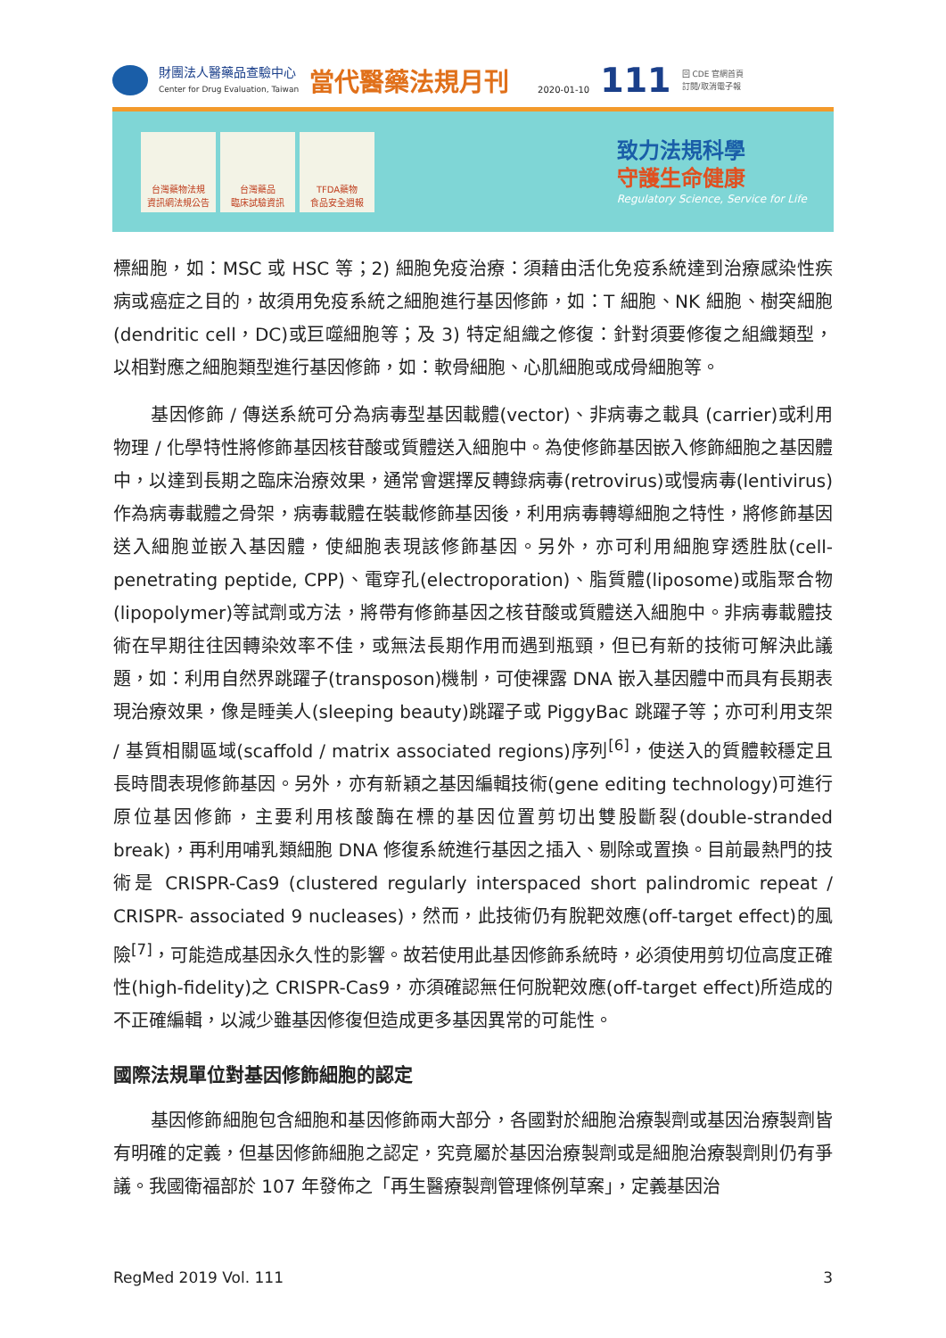財團法人醫藥品查驗中心
Center for Drug Evaluation, Taiwan
當代醫藥法規月刊
2020-01-10
111
回 CDE 官網首頁
訂閱/取消電子報
台灣藥物法規
資訊網法規公告
台灣藥品
臨床試驗資訊
TFDA藥物
食品安全週報
致力法規科學
守護生命健康
Regulatory Science, Service for Life
標細胞，如：MSC 或 HSC 等；2) 細胞免疫治療：須藉由活化免疫系統達到治療感染性疾病或癌症之目的，故須用免疫系統之細胞進行基因修飾，如：T 細胞、NK 細胞、樹突細胞 (dendritic cell，DC)或巨噬細胞等；及 3) 特定組織之修復：針對須要修復之組織類型，以相對應之細胞類型進行基因修飾，如：軟骨細胞、心肌細胞或成骨細胞等。
基因修飾 / 傳送系統可分為病毒型基因載體(vector)、非病毒之載具 (carrier)或利用物理 / 化學特性將修飾基因核苷酸或質體送入細胞中。為使修飾基因嵌入修飾細胞之基因體中，以達到長期之臨床治療效果，通常會選擇反轉錄病毒(retrovirus)或慢病毒(lentivirus)作為病毒載體之骨架，病毒載體在裝載修飾基因後，利用病毒轉導細胞之特性，將修飾基因送入細胞並嵌入基因體，使細胞表現該修飾基因。另外，亦可利用細胞穿透胜肽(cell-penetrating peptide, CPP)、電穿孔(electroporation)、脂質體(liposome)或脂聚合物(lipopolymer)等試劑或方法，將帶有修飾基因之核苷酸或質體送入細胞中。非病毒載體技術在早期往往因轉染效率不佳，或無法長期作用而遇到瓶頸，但已有新的技術可解決此議題，如：利用自然界跳躍子(transposon)機制，可使裸露 DNA 嵌入基因體中而具有長期表現治療效果，像是睡美人(sleeping beauty)跳躍子或 PiggyBac 跳躍子等；亦可利用支架 / 基質相關區域(scaffold / matrix associated regions)序列<sup>[6]</sup>，使送入的質體較穩定且長時間表現修飾基因。另外，亦有新穎之基因編輯技術(gene editing technology)可進行原位基因修飾，主要利用核酸酶在標的基因位置剪切出雙股斷裂(double-stranded break)，再利用哺乳類細胞 DNA 修復系統進行基因之插入、剔除或置換。目前最熱門的技術是 CRISPR-Cas9 (clustered regularly interspaced short palindromic repeat / CRISPR- associated 9 nucleases)，然而，此技術仍有脫靶效應(off-target effect)的風險<sup>[7]</sup>，可能造成基因永久性的影響。故若使用此基因修飾系統時，必須使用剪切位高度正確性(high-fidelity)之 CRISPR-Cas9，亦須確認無任何脫靶效應(off-target effect)所造成的不正確編輯，以減少雖基因修復但造成更多基因異常的可能性。
國際法規單位對基因修飾細胞的認定
基因修飾細胞包含細胞和基因修飾兩大部分，各國對於細胞治療製劑或基因治療製劑皆有明確的定義，但基因修飾細胞之認定，究竟屬於基因治療製劑或是細胞治療製劑則仍有爭議。我國衛福部於 107 年發佈之「再生醫療製劑管理條例草案」，定義基因治
RegMed 2019 Vol. 111 3